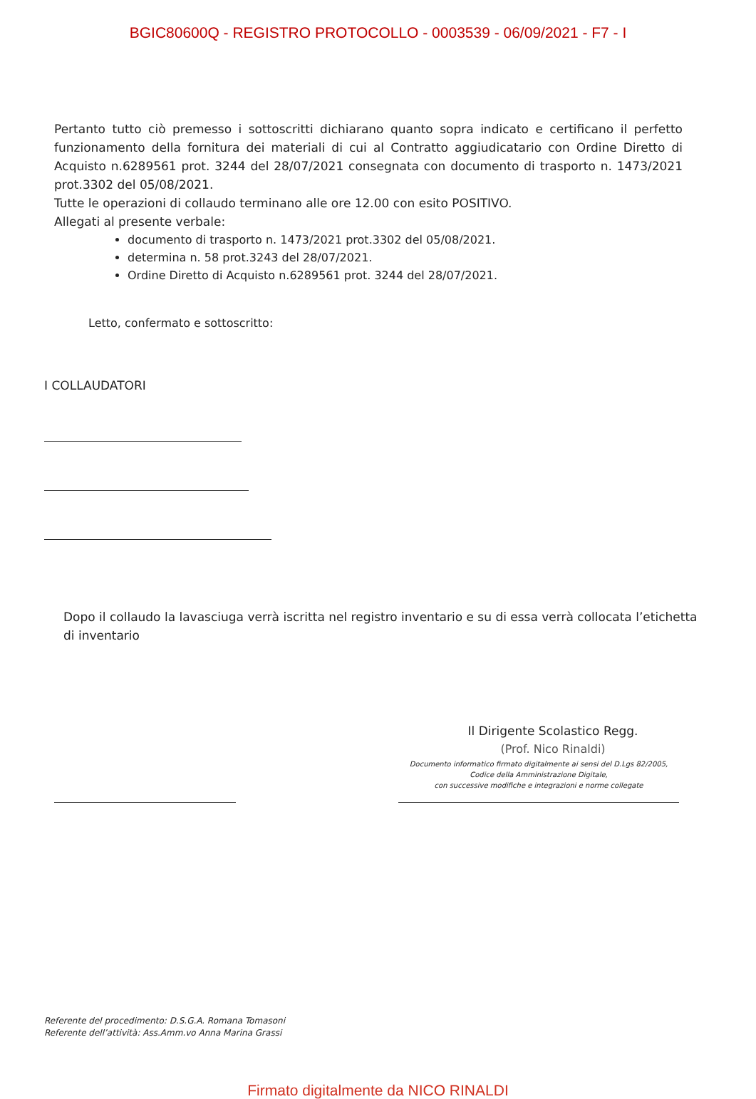BGIC80600Q - REGISTRO PROTOCOLLO - 0003539 - 06/09/2021 - F7 - I
Pertanto tutto ciò premesso i sottoscritti dichiarano quanto sopra indicato e certificano il perfetto funzionamento della fornitura dei materiali di cui al Contratto aggiudicatario con Ordine Diretto di Acquisto n.6289561 prot. 3244 del 28/07/2021 consegnata con documento di trasporto n. 1473/2021 prot.3302 del 05/08/2021.
Tutte le operazioni di collaudo terminano alle ore 12.00 con esito POSITIVO.
Allegati al presente verbale:
documento di trasporto n. 1473/2021 prot.3302 del 05/08/2021.
determina n. 58 prot.3243 del 28/07/2021.
Ordine Diretto di Acquisto n.6289561 prot. 3244 del 28/07/2021.
Letto, confermato e sottoscritto:
I COLLAUDATORI
Dopo il collaudo la lavasciuga verrà iscritta nel registro inventario e su di essa verrà collocata l’etichetta di inventario
Il Dirigente Scolastico Regg.
(Prof. Nico Rinaldi)
Documento informatico firmato digitalmente ai sensi del D.Lgs 82/2005,
Codice della Amministrazione Digitale,
con successive modifiche e integrazioni e norme collegate
Referente del procedimento: D.S.G.A. Romana Tomasoni
Referente dell’attività: Ass.Amm.vo Anna Marina Grassi
Firmato digitalmente da NICO RINALDI